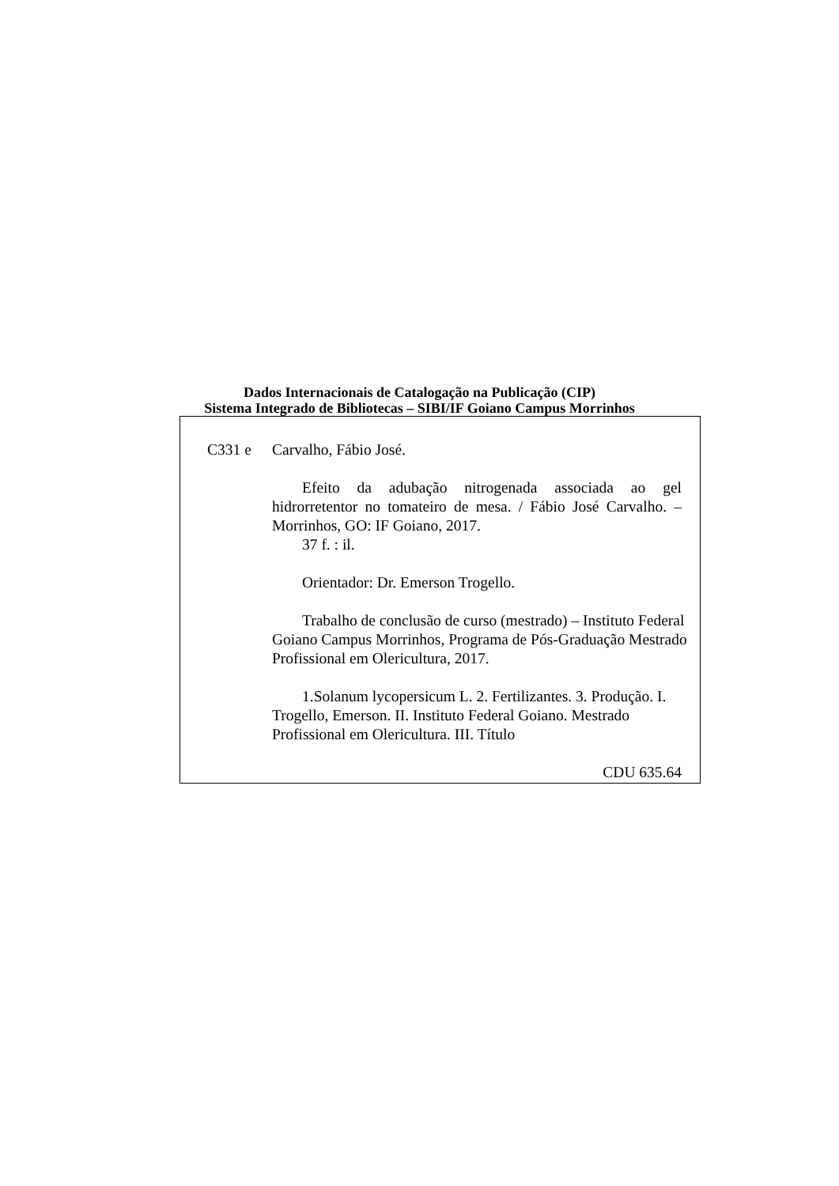Dados Internacionais de Catalogação na Publicação (CIP)
Sistema Integrado de Bibliotecas – SIBI/IF Goiano Campus Morrinhos
C331 e Carvalho, Fábio José.
Efeito da adubação nitrogenada associada ao gel hidrorretentor no tomateiro de mesa. / Fábio José Carvalho. – Morrinhos, GO: IF Goiano, 2017.
37 f. : il.
Orientador: Dr. Emerson Trogello.
Trabalho de conclusão de curso (mestrado) – Instituto Federal Goiano Campus Morrinhos, Programa de Pós-Graduação Mestrado Profissional em Olericultura, 2017.
1.Solanum lycopersicum L. 2. Fertilizantes. 3. Produção. I. Trogello, Emerson. II. Instituto Federal Goiano. Mestrado Profissional em Olericultura. III. Título
CDU 635.64